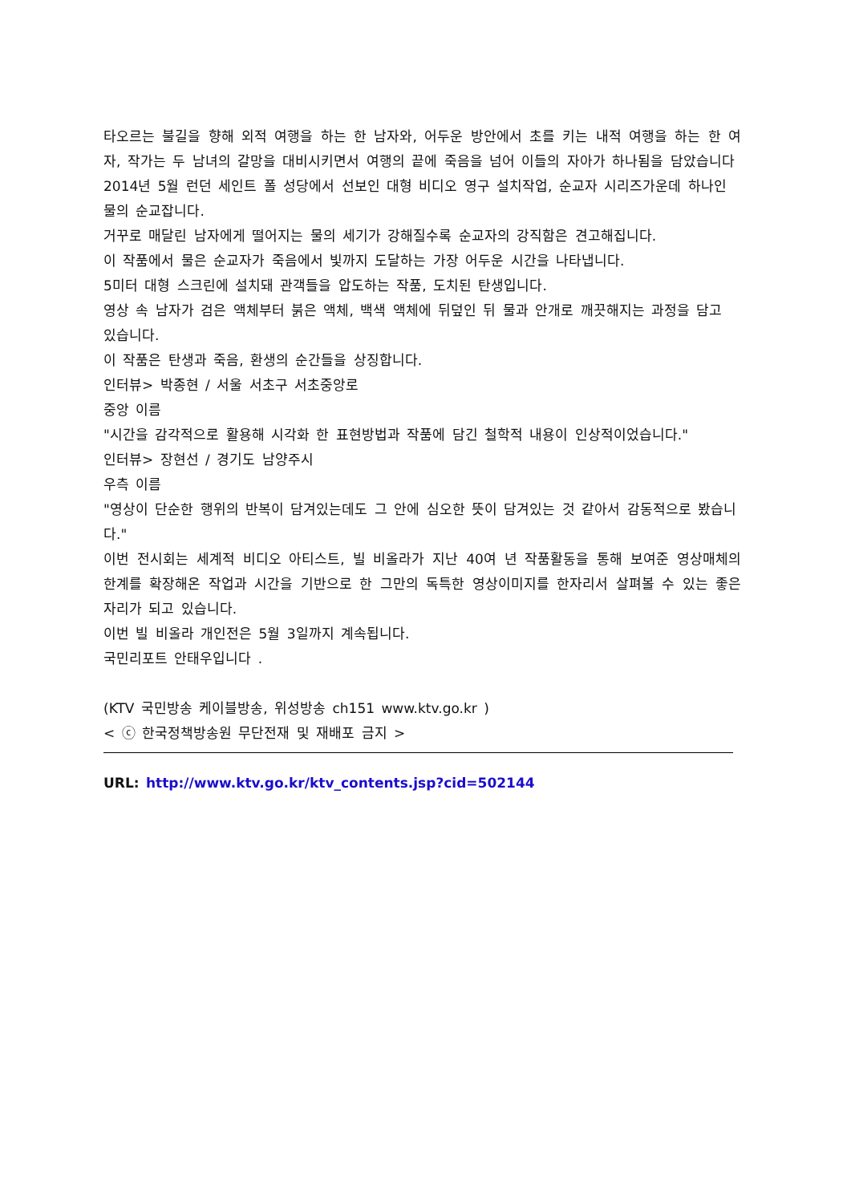타오르는 불길을 향해 외적 여행을 하는 한 남자와, 어두운 방안에서 초를 키는 내적 여행을 하는 한 여자, 작가는 두 남녀의 갈망을 대비시키면서 여행의 끝에 죽음을 넘어 이들의 자아가 하나됨을 담았습니다
2014년 5월 런던 세인트 폴 성당에서 선보인 대형 비디오 영구 설치작업, 순교자 시리즈가운데 하나인 물의 순교잡니다.
거꾸로 매달린 남자에게 떨어지는 물의 세기가 강해질수록 순교자의 강직함은 견고해집니다.
이 작품에서 물은 순교자가 죽음에서 빛까지 도달하는 가장 어두운 시간을 나타냅니다.
5미터 대형 스크린에 설치돼 관객들을 압도하는 작품, 도치된 탄생입니다.
영상 속 남자가 검은 액체부터 붉은 액체, 백색 액체에 뒤덮인 뒤 물과 안개로 깨끗해지는 과정을 담고 있습니다.
이 작품은 탄생과 죽음, 환생의 순간들을 상징합니다.
인터뷰> 박종현 / 서울 서초구 서초중앙로
중앙 이름
"시간을 감각적으로 활용해 시각화 한 표현방법과 작품에 담긴 철학적 내용이 인상적이었습니다."
인터뷰> 장현선 / 경기도 남양주시
우측 이름
"영상이 단순한 행위의 반복이 담겨있는데도 그 안에 심오한 뜻이 담겨있는 것 같아서 감동적으로 봤습니다."
이번 전시회는 세계적 비디오 아티스트, 빌 비올라가 지난 40여 년 작품활동을 통해 보여준 영상매체의 한계를 확장해온 작업과 시간을 기반으로 한 그만의 독특한 영상이미지를 한자리서 살펴볼 수 있는 좋은자리가 되고 있습니다.
이번 빌 비올라 개인전은 5월 3일까지 계속됩니다.
국민리포트 안태우입니다 .
(KTV 국민방송 케이블방송, 위성방송 ch151 www.ktv.go.kr )
< ⓒ 한국정책방송원 무단전재 및 재배포 금지 >
URL: http://www.ktv.go.kr/ktv_contents.jsp?cid=502144